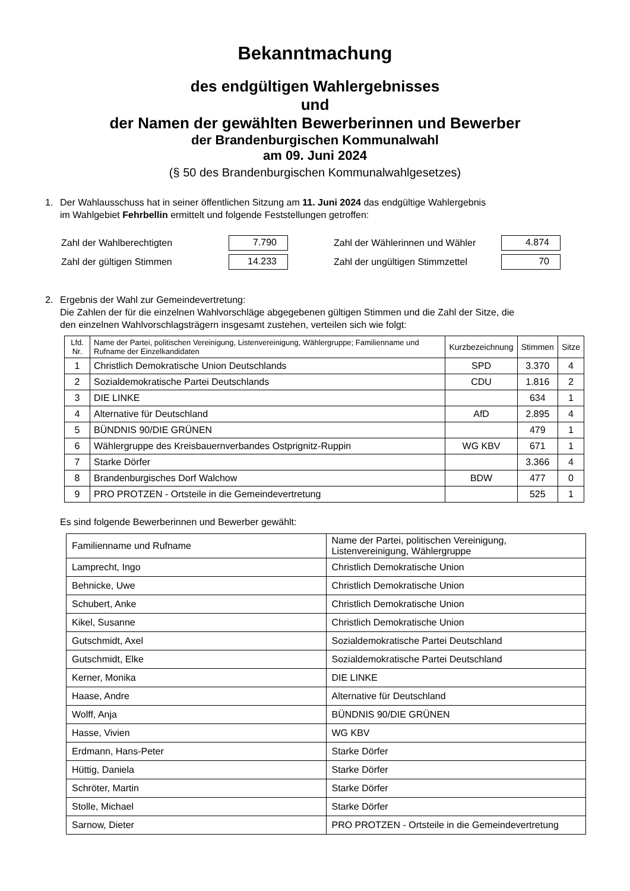Bekanntmachung
des endgültigen Wahlergebnisses
und
der Namen der gewählten Bewerberinnen und Bewerber
der Brandenburgischen Kommunalwahl
am 09. Juni 2024
(§ 50 des Brandenburgischen Kommunalwahlgesetzes)
1. Der Wahlausschuss hat in seiner öffentlichen Sitzung am 11. Juni 2024 das endgültige Wahlergebnis
im Wahlgebiet Fehrbellin ermittelt und folgende Feststellungen getroffen:
| Zahl der Wahlberechtigten | 7.790 | Zahl der Wählerinnen und Wähler | 4.874 |
| Zahl der gültigen Stimmen | 14.233 | Zahl der ungültigen Stimmzettel | 70 |
2. Ergebnis der Wahl zur Gemeindevertretung:
Die Zahlen der für die einzelnen Wahlvorschläge abgegebenen gültigen Stimmen und die Zahl der Sitze, die
den einzelnen Wahlvorschlagsträgern insgesamt zustehen, verteilen sich wie folgt:
| Lfd. Nr. | Name der Partei, politischen Vereinigung, Listenvereinigung, Wählergruppe; Familienname und Rufname der Einzelkandidaten | Kurzbezeichnung | Stimmen | Sitze |
| --- | --- | --- | --- | --- |
| 1 | Christlich Demokratische Union Deutschlands | SPD | 3.370 | 4 |
| 2 | Sozialdemokratische Partei Deutschlands | CDU | 1.816 | 2 |
| 3 | DIE LINKE | | 634 | 1 |
| 4 | Alternative für Deutschland | AfD | 2.895 | 4 |
| 5 | BÜNDNIS 90/DIE GRÜNEN | | 479 | 1 |
| 6 | Wählergruppe des Kreisbauernverbandes Ostprignitz-Ruppin | WG KBV | 671 | 1 |
| 7 | Starke Dörfer | | 3.366 | 4 |
| 8 | Brandenburgisches Dorf Walchow | BDW | 477 | 0 |
| 9 | PRO PROTZEN - Ortsteile in die Gemeindevertretung | | 525 | 1 |
Es sind folgende Bewerberinnen und Bewerber gewählt:
| Familienname und Rufname | Name der Partei, politischen Vereinigung, Listenvereinigung, Wählergruppe |
| Lamprecht, Ingo | Christlich Demokratische Union |
| Behnicke, Uwe | Christlich Demokratische Union |
| Schubert, Anke | Christlich Demokratische Union |
| Kikel, Susanne | Christlich Demokratische Union |
| Gutschmidt, Axel | Sozialdemokratische Partei Deutschland |
| Gutschmidt, Elke | Sozialdemokratische Partei Deutschland |
| Kerner, Monika | DIE LINKE |
| Haase, Andre | Alternative für Deutschland |
| Wolff, Anja | BÜNDNIS 90/DIE GRÜNEN |
| Hasse, Vivien | WG KBV |
| Erdmann, Hans-Peter | Starke Dörfer |
| Hüttig, Daniela | Starke Dörfer |
| Schröter, Martin | Starke Dörfer |
| Stolle, Michael | Starke Dörfer |
| Sarnow, Dieter | PRO PROTZEN - Ortsteile in die Gemeindevertretung |